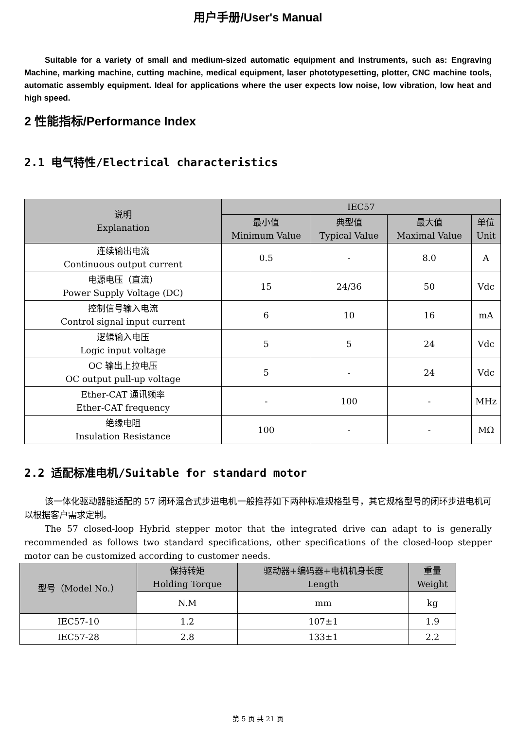用户手册/User's Manual
Suitable for a variety of small and medium-sized automatic equipment and instruments, such as: Engraving Machine, marking machine, cutting machine, medical equipment, laser phototypesetting, plotter, CNC machine tools, automatic assembly equipment. Ideal for applications where the user expects low noise, low vibration, low heat and high speed.
2 性能指标/Performance Index
2.1 电气特性/Electrical characteristics
| 说明 Explanation | IEC57 | | | |
| --- | --- | --- | --- | --- |
| | 最小值 Minimum Value | 典型值 Typical Value | 最大值 Maximal Value | 单位 Unit |
| 连续输出电流 Continuous output current | 0.5 | - | 8.0 | A |
| 电源电压（直流） Power Supply Voltage (DC) | 15 | 24/36 | 50 | Vdc |
| 控制信号输入电流 Control signal input current | 6 | 10 | 16 | mA |
| 逻辑输入电压 Logic input voltage | 5 | 5 | 24 | Vdc |
| OC 输出上拉电压 OC output pull-up voltage | 5 | - | 24 | Vdc |
| Ether-CAT 通讯频率 Ether-CAT frequency | - | 100 | - | MHz |
| 绝缘电阻 Insulation Resistance | 100 | - | - | MΩ |
2.2 适配标准电机/Suitable for standard motor
该一体化驱动器能适配的 57 闭环混合式步进电机一般推荐如下两种标准规格型号，其它规格型号的闭环步进电机可以根据客户需求定制。
The 57 closed-loop Hybrid stepper motor that the integrated drive can adapt to is generally recommended as follows two standard specifications, other specifications of the closed-loop stepper motor can be customized according to customer needs.
| 型号（Model No.） | 保持转矩 Holding Torque | 驱动器+编码器+电机机身长度 Length | 重量 Weight |
| --- | --- | --- | --- |
| | N.M | mm | kg |
| IEC57-10 | 1.2 | 107±1 | 1.9 |
| IEC57-28 | 2.8 | 133±1 | 2.2 |
第 5 页 共 21 页